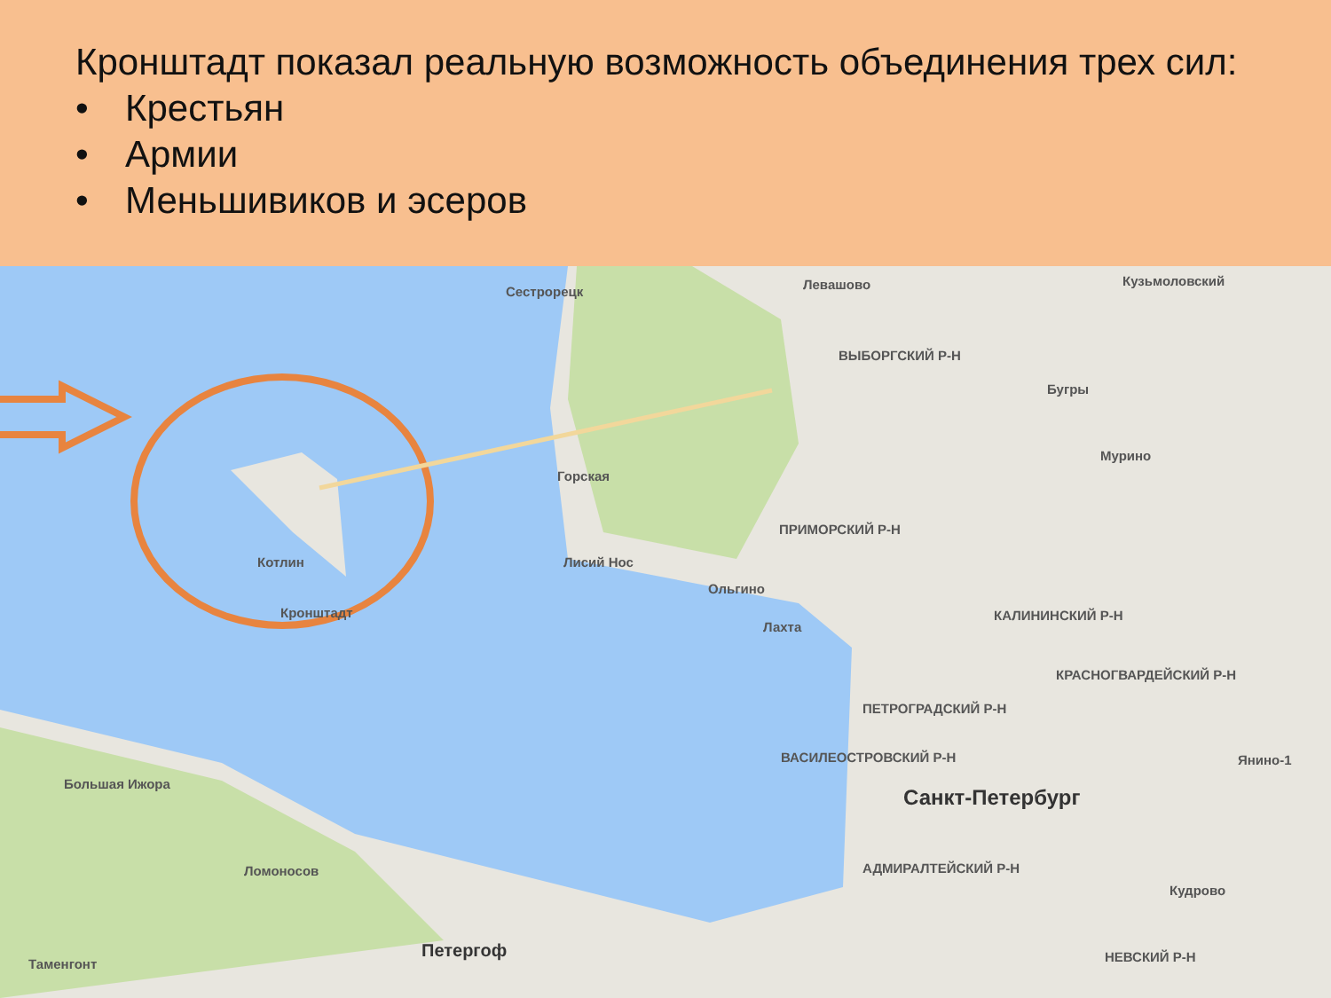Кронштадт показал реальную возможность объединения трех сил:
• Крестьян
• Армии
• Меньшивиков и эсеров
Сестрорецк Левашово Кузьмоловский
ВЫБОРГСКИЙ Р-Н
Бугры
Мурино
Горская
ПРИМОРСКИЙ Р-Н
Котлин Лисий Нос
Ольгино
Кронштадт
Лахта
КАЛИНИНСКИЙ Р-Н
КРАСНОГВАРДЕЙСКИЙ Р-Н
ПЕТРОГРАДСКИЙ Р-Н
ВАСИЛЕОСТРОВСКИЙ Р-Н Янино-1
Большая Ижора
Санкт-Петербург
Ломоносов АДМИРАЛТЕЙСКИЙ Р-Н
Кудрово
Таменгонт
Петергоф НЕВСКИЙ Р-Н